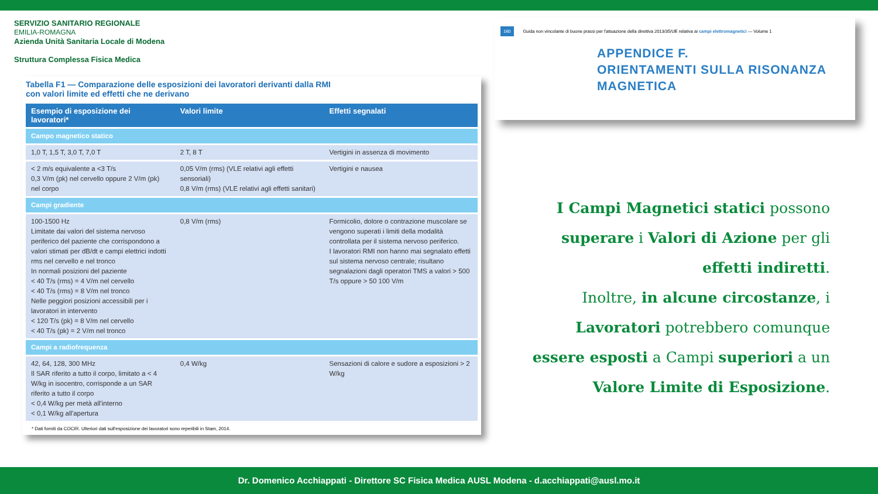SERVIZIO SANITARIO REGIONALE
EMILIA-ROMAGNA
Azienda Unità Sanitaria Locale di Modena
Struttura Complessa Fisica Medica
Tabella F1 — Comparazione delle esposizioni dei lavoratori derivanti dalla RMI
con valori limite ed effetti che ne derivano
| Esempio di esposizione dei lavoratori* | Valori limite | Effetti segnalati |
| --- | --- | --- |
| Campo magnetico statico | | |
| 1,0 T, 1,5 T, 3,0 T, 7,0 T | 2 T, 8 T | Vertigini in assenza di movimento |
| < 2 m/s equivalente a <3 T/s 0,3 V/m (pk) nel cervello oppure 2 V/m (pk) nel corpo | 0,05 V/m (rms) (VLE relativi agli effetti sensoriali) 0,8 V/m (rms) (VLE relativi agli effetti sanitari) | Vertigini e nausea |
| Campi gradiente | | |
| 100-1500 Hz Limitate dai valori del sistema nervoso periferico del paziente che corrispondono a valori stimati per dB/dt e campi elettrici indotti rms nel cervello e nel tronco In normali posizioni del paziente < 40 T/s (rms) = 4 V/m nel cervello < 40 T/s (rms) = 8 V/m nel tronco Nelle peggiori posizioni accessibili per i lavoratori in intervento < 120 T/s (pk) = 8 V/m nel cervello < 40 T/s (pk) = 2 V/m nel tronco | 0,8 V/m (rms) | Formicolio, dolore o contrazione muscolare se vengono superati i limiti della modalità controllata per il sistema nervoso periferico. I lavoratori RMI non hanno mai segnalato effetti sul sistema nervoso centrale; risultano segnalazioni dagli operatori TMS a valori > 500 T/s oppure > 50 100 V/m |
| Campi a radiofrequenza | | |
| 42, 64, 128, 300 MHz Il SAR riferito a tutto il corpo, limitato a < 4 W/kg in isocentro, corrisponde a un SAR riferito a tutto il corpo < 0,4 W/kg per metà all'interno < 0,1 W/kg all'apertura | 0,4 W/kg | Sensazioni di calore e sudore a esposizioni > 2 W/kg |
* Dati forniti da COCIR. Ulteriori dati sull'esposizione dei lavoratori sono reperibili in Stam, 2014.
160 Guida non vincolante di buone prassi per l'attuazione della direttiva 2013/35/UE relativa ai campi elettromagnetici — Volume 1
APPENDICE F.
ORIENTAMENTI SULLA RISONANZA
MAGNETICA
I Campi Magnetici statici possono superare i Valori di Azione per gli effetti indiretti.
Inoltre, in alcune circostanze, i Lavoratori potrebbero comunque essere esposti a Campi superiori a un Valore Limite di Esposizione.
Dr. Domenico Acchiappati - Direttore SC Fisica Medica AUSL Modena - d.acchiappati@ausl.mo.it